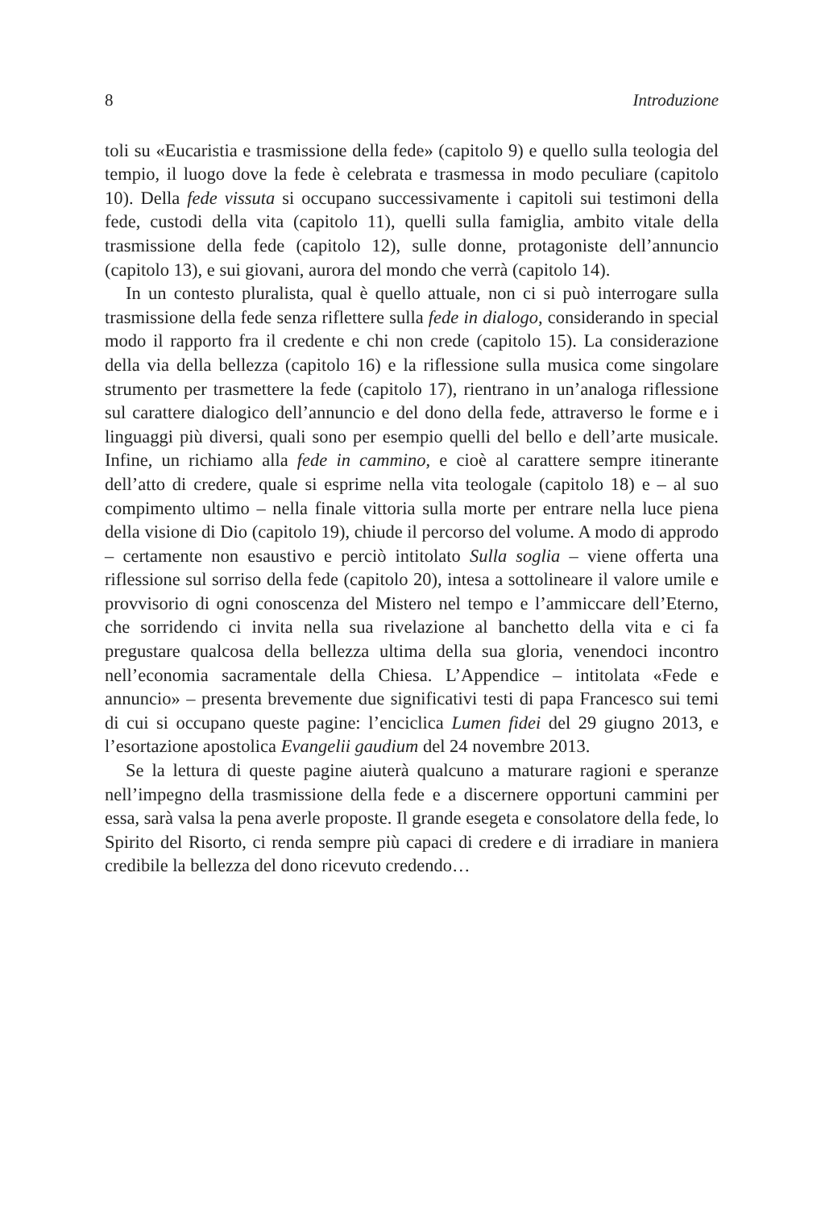8 Introduzione
toli su «Eucaristia e trasmissione della fede» (capitolo 9) e quello sulla teologia del tempio, il luogo dove la fede è celebrata e trasmessa in modo peculiare (capitolo 10). Della fede vissuta si occupano successivamente i capitoli sui testimoni della fede, custodi della vita (capitolo 11), quelli sulla famiglia, ambito vitale della trasmissione della fede (capitolo 12), sulle donne, protagoniste dell’annuncio (capitolo 13), e sui giovani, aurora del mondo che verrà (capitolo 14).
In un contesto pluralista, qual è quello attuale, non ci si può interrogare sulla trasmissione della fede senza riflettere sulla fede in dialogo, considerando in special modo il rapporto fra il credente e chi non crede (capitolo 15). La considerazione della via della bellezza (capitolo 16) e la riflessione sulla musica come singolare strumento per trasmettere la fede (capitolo 17), rientrano in un’analoga riflessione sul carattere dialogico dell’annuncio e del dono della fede, attraverso le forme e i linguaggi più diversi, quali sono per esempio quelli del bello e dell’arte musicale. Infine, un richiamo alla fede in cammino, e cioè al carattere sempre itinerante dell’atto di credere, quale si esprime nella vita teologale (capitolo 18) e – al suo compimento ultimo – nella finale vittoria sulla morte per entrare nella luce piena della visione di Dio (capitolo 19), chiude il percorso del volume. A modo di approdo – certamente non esaustivo e perciò intitolato Sulla soglia – viene offerta una riflessione sul sorriso della fede (capitolo 20), intesa a sottolineare il valore umile e provvisorio di ogni conoscenza del Mistero nel tempo e l’ammiccare dell’Eterno, che sorridendo ci invita nella sua rivelazione al banchetto della vita e ci fa pregustare qualcosa della bellezza ultima della sua gloria, venendoci incontro nell’economia sacramentale della Chiesa. L’Appendice – intitolata «Fede e annuncio» – presenta brevemente due significativi testi di papa Francesco sui temi di cui si occupano queste pagine: l’enciclica Lumen fidei del 29 giugno 2013, e l’esortazione apostolica Evangelii gaudium del 24 novembre 2013.
Se la lettura di queste pagine aiuterà qualcuno a maturare ragioni e speranze nell’impegno della trasmissione della fede e a discernere opportuni cammini per essa, sarà valsa la pena averle proposte. Il grande esegeta e consolatore della fede, lo Spirito del Risorto, ci renda sempre più capaci di credere e di irradiare in maniera credibile la bellezza del dono ricevuto credendo…